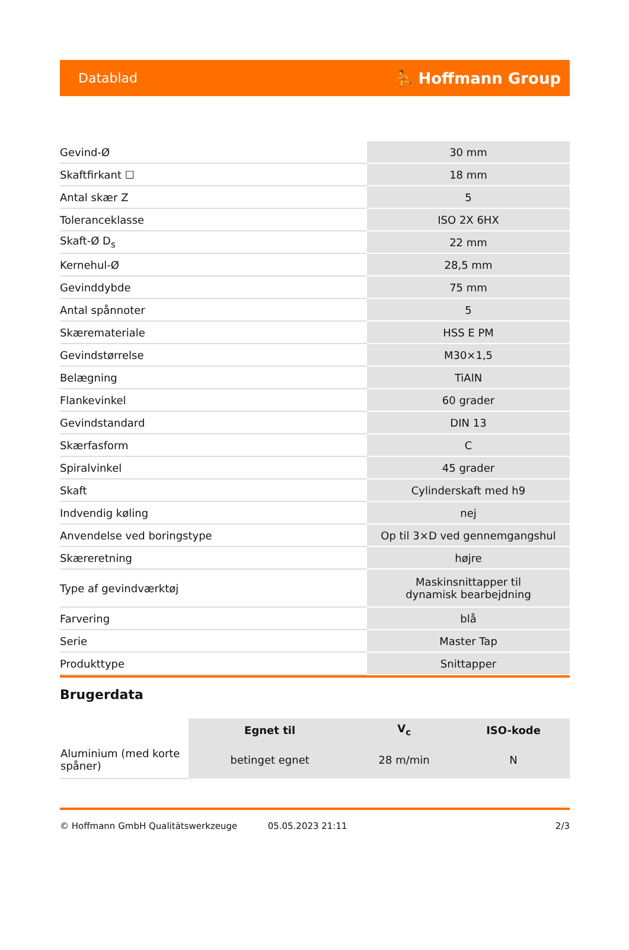Datablad ⛹ Hoffmann Group
| Gevind-Ø | 30 mm |
| Skaftfirkant ☐ | 18 mm |
| Antal skær Z | 5 |
| Toleranceklasse | ISO 2X 6HX |
| Skaft-Ø D<sub>s</sub> | 22 mm |
| Kernehul-Ø | 28,5 mm |
| Gevinddybde | 75 mm |
| Antal spånnoter | 5 |
| Skæremateriale | HSS E PM |
| Gevindstørrelse | M30×1,5 |
| Belægning | TiAlN |
| Flankevinkel | 60 grader |
| Gevindstandard | DIN 13 |
| Skærfasform | C |
| Spiralvinkel | 45 grader |
| Skaft | Cylinderskaft med h9 |
| Indvendig køling | nej |
| Anvendelse ved boringstype | Op til 3×D ved gennemgangshul |
| Skæreretning | højre |
| Type af gevindværktøj | Maskinsnittapper til dynamisk bearbejdning |
| Farvering | blå |
| Serie | Master Tap |
| Produkttype | Snittapper |
Brugerdata
| | Egnet til | V<sub>c</sub> | ISO-kode |
| --- | --- | --- | --- |
| Aluminium (med korte spåner) | betinget egnet | 28 m/min | N |
© Hoffmann GmbH Qualitätswerkzeuge 05.05.2023 21:11 2/3